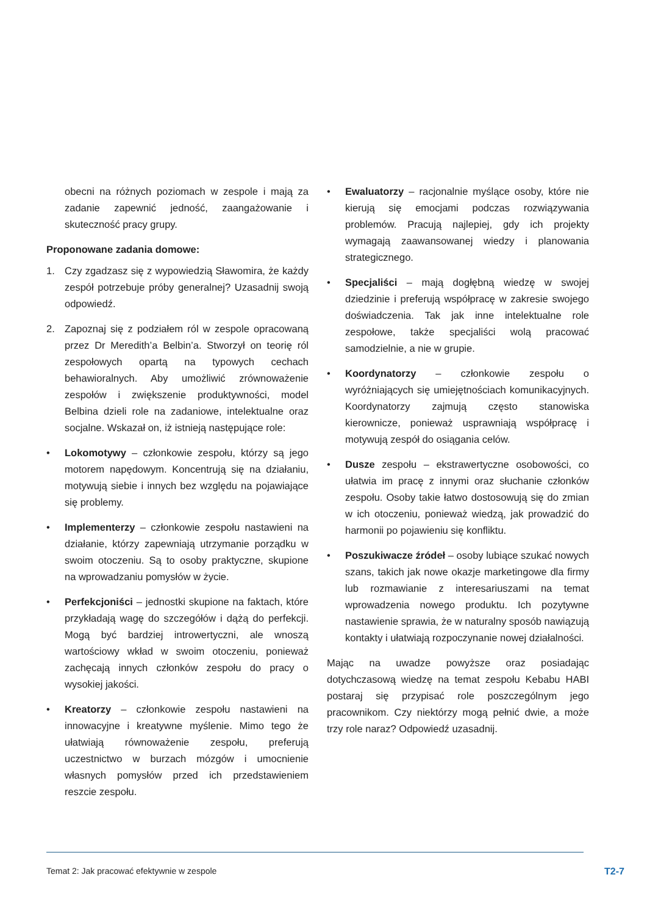obecni na różnych poziomach w zespole i mają za zadanie zapewnić jedność, zaangażowanie i skuteczność pracy grupy.
Proponowane zadania domowe:
1. Czy zgadzasz się z wypowiedzią Sławomira, że każdy zespół potrzebuje próby generalnej? Uzasadnij swoją odpowiedź.
2. Zapoznaj się z podziałem ról w zespole opracowaną przez Dr Meredith’a Belbin’a. Stworzył on teorię ról zespołowych opartą na typowych cechach behawioralnych. Aby umożliwić zrównoważenie zespołów i zwiększenie produktywności, model Belbina dzieli role na zadaniowe, intelektualne oraz socjalne. Wskazał on, iż istnieją następujące role:
• Lokomotywy – członkowie zespołu, którzy są jego motorem napędowym. Koncentrują się na działaniu, motywują siebie i innych bez względu na pojawiające się problemy.
• Implementerzy – członkowie zespołu nastawieni na działanie, którzy zapewniają utrzymanie porządku w swoim otoczeniu. Są to osoby praktyczne, skupione na wprowadzaniu pomysłów w życie.
• Perfekcjoniści – jednostki skupione na faktach, które przykładają wagę do szczegółów i dążą do perfekcji. Mogą być bardziej introwertyczni, ale wnoszą wartościowy wkład w swoim otoczeniu, ponieważ zachęcają innych członków zespołu do pracy o wysokiej jakości.
• Kreatorzy – członkowie zespołu nastawieni na innowacyjne i kreatywne myślenie. Mimo tego że ułatwiają równoważenie zespołu, preferują uczestnictwo w burzach mózgów i umocnienie własnych pomysłów przed ich przedstawieniem reszcie zespołu.
• Ewaluatorzy – racjonalnie myślące osoby, które nie kierują się emocjami podczas rozwiązywania problemów. Pracują najlepiej, gdy ich projekty wymagają zaawansowanej wiedzy i planowania strategicznego.
• Specjaliści – mają dogłębną wiedzę w swojej dziedzinie i preferują współpracę w zakresie swojego doświadczenia. Tak jak inne intelektualne role zespołowe, także specjaliści wolą pracować samodzielnie, a nie w grupie.
• Koordynatorzy – członkowie zespołu o wyróżniających się umiejętnościach komunikacyjnych. Koordynatorzy zajmują często stanowiska kierownicze, ponieważ usprawniają współpracę i motywują zespół do osiągania celów.
• Dusze zespołu – ekstrawertyczne osobowości, co ułatwia im pracę z innymi oraz słuchanie członków zespołu. Osoby takie łatwo dostosowują się do zmian w ich otoczeniu, ponieważ wiedzą, jak prowadzić do harmonii po pojawieniu się konfliktu.
• Poszukiwacze źródeł – osoby lubiące szukać nowych szans, takich jak nowe okazje marketingowe dla firmy lub rozmawianie z interesariuszami na temat wprowadzenia nowego produktu. Ich pozytywne nastawienie sprawia, że w naturalny sposób nawiązują kontakty i ułatwiają rozpoczynanie nowej działalności.
Mając na uwadze powyższe oraz posiadając dotychczasową wiedzę na temat zespołu Kebabu HABI postaraj się przypisać role poszczególnym jego pracownikom. Czy niektórzy mogą pełnić dwie, a może trzy role naraz? Odpowiedź uzasadnij.
Temat 2: Jak pracować efektywnie w zespole T2-7